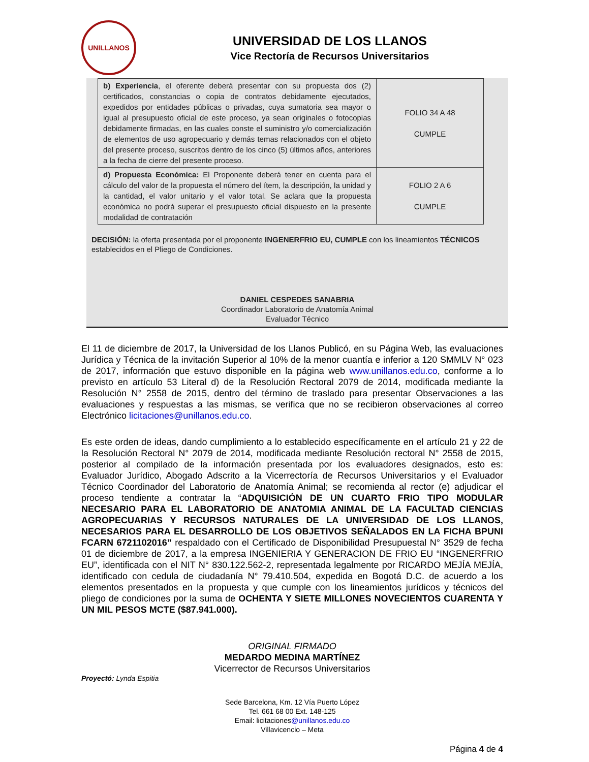UNILLANOS
UNIVERSIDAD DE LOS LLANOS
Vice Rectoría de Recursos Universitarios
| b) Experiencia , el oferente deberá presentar con su propuesta dos (2) certificados, constancias o copia de contratos debidamente ejecutados, expedidos por entidades públicas o privadas, cuya sumatoria sea mayor o igual al presupuesto oficial de este proceso, ya sean originales o fotocopias debidamente firmadas, en las cuales conste el suministro y/o comercialización de elementos de uso agropecuario y demás temas relacionados con el objeto del presente proceso, suscritos dentro de los cinco (5) últimos años, anteriores a la fecha de cierre del presente proceso. | FOLIO 34 A 48 CUMPLE |
| d) Propuesta Económica: El Proponente deberá tener en cuenta para el cálculo del valor de la propuesta el número del ítem, la descripción, la unidad y la cantidad, el valor unitario y el valor total. Se aclara que la propuesta económica no podrá superar el presupuesto oficial dispuesto en la presente modalidad de contratación | FOLIO 2 A 6 CUMPLE |
DECISIÓN: la oferta presentada por el proponente INGENERFRIO EU, CUMPLE con los lineamientos TÉCNICOS establecidos en el Pliego de Condiciones.
DANIEL CESPEDES SANABRIA
Coordinador Laboratorio de Anatomía Animal
Evaluador Técnico
El 11 de diciembre de 2017, la Universidad de los Llanos Publicó, en su Página Web, las evaluaciones Jurídica y Técnica de la invitación Superior al 10% de la menor cuantía e inferior a 120 SMMLV N° 023 de 2017, información que estuvo disponible en la página web www.unillanos.edu.co, conforme a lo previsto en artículo 53 Literal d) de la Resolución Rectoral 2079 de 2014, modificada mediante la Resolución N° 2558 de 2015, dentro del término de traslado para presentar Observaciones a las evaluaciones y respuestas a las mismas, se verifica que no se recibieron observaciones al correo Electrónico licitaciones@unillanos.edu.co.
Es este orden de ideas, dando cumplimiento a lo establecido específicamente en el artículo 21 y 22 de la Resolución Rectoral N° 2079 de 2014, modificada mediante Resolución rectoral N° 2558 de 2015, posterior al compilado de la información presentada por los evaluadores designados, esto es: Evaluador Jurídico, Abogado Adscrito a la Vicerrectoría de Recursos Universitarios y el Evaluador Técnico Coordinador del Laboratorio de Anatomía Animal; se recomienda al rector (e) adjudicar el proceso tendiente a contratar la “ADQUISICIÓN DE UN CUARTO FRIO TIPO MODULAR NECESARIO PARA EL LABORATORIO DE ANATOMIA ANIMAL DE LA FACULTAD CIENCIAS AGROPECUARIAS Y RECURSOS NATURALES DE LA UNIVERSIDAD DE LOS LLANOS, NECESARIOS PARA EL DESARROLLO DE LOS OBJETIVOS SEÑALADOS EN LA FICHA BPUNI FCARN 6721102016” respaldado con el Certificado de Disponibilidad Presupuestal N° 3529 de fecha 01 de diciembre de 2017, a la empresa INGENIERIA Y GENERACION DE FRIO EU “INGENERFRIO EU”, identificada con el NIT N° 830.122.562-2, representada legalmente por RICARDO MEJÍA MEJÍA, identificado con cedula de ciudadanía N° 79.410.504, expedida en Bogotá D.C. de acuerdo a los elementos presentados en la propuesta y que cumple con los lineamientos jurídicos y técnicos del pliego de condiciones por la suma de OCHENTA Y SIETE MILLONES NOVECIENTOS CUARENTA Y UN MIL PESOS MCTE ($87.941.000).
ORIGINAL FIRMADO
MEDARDO MEDINA MARTÍNEZ
Vicerrector de Recursos Universitarios
Proyectó: Lynda Espitia
Sede Barcelona, Km. 12 Vía Puerto López
Tel. 661 68 00 Ext. 148-125
Email: licitaciones@unillanos.edu.co
Villavicencio – Meta
Página 4 de 4